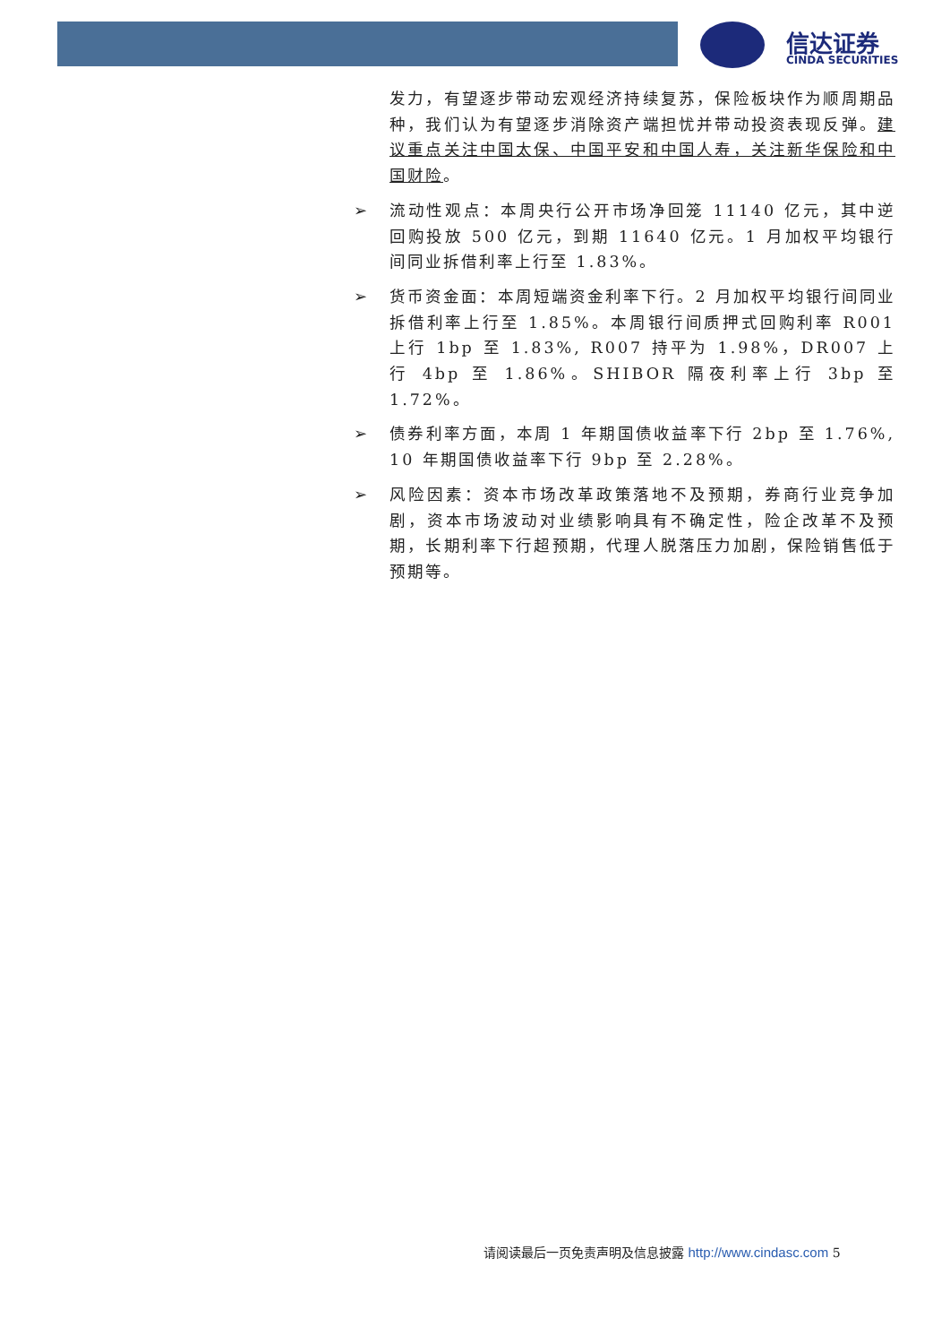信达证券
CINDA SECURITIES
发力，有望逐步带动宏观经济持续复苏，保险板块作为顺周期品种，我们认为有望逐步消除资产端担忧并带动投资表现反弹。建议重点关注中国太保、中国平安和中国人寿，关注新华保险和中国财险。
➢ 流动性观点：本周央行公开市场净回笼 11140 亿元，其中逆回购投放 500 亿元，到期 11640 亿元。1 月加权平均银行间同业拆借利率上行至 1.83%。
➢ 货币资金面：本周短端资金利率下行。2 月加权平均银行间同业拆借利率上行至 1.85%。本周银行间质押式回购利率 R001 上行 1bp 至 1.83%, R007 持平为 1.98%，DR007 上行 4bp 至 1.86%。SHIBOR 隔夜利率上行 3bp 至 1.72%。
➢ 债券利率方面，本周 1 年期国债收益率下行 2bp 至 1.76%, 10 年期国债收益率下行 9bp 至 2.28%。
➢ 风险因素：资本市场改革政策落地不及预期，券商行业竞争加剧，资本市场波动对业绩影响具有不确定性，险企改革不及预期，长期利率下行超预期，代理人脱落压力加剧，保险销售低于预期等。
请阅读最后一页免责声明及信息披露 http://www.cindasc.com 5